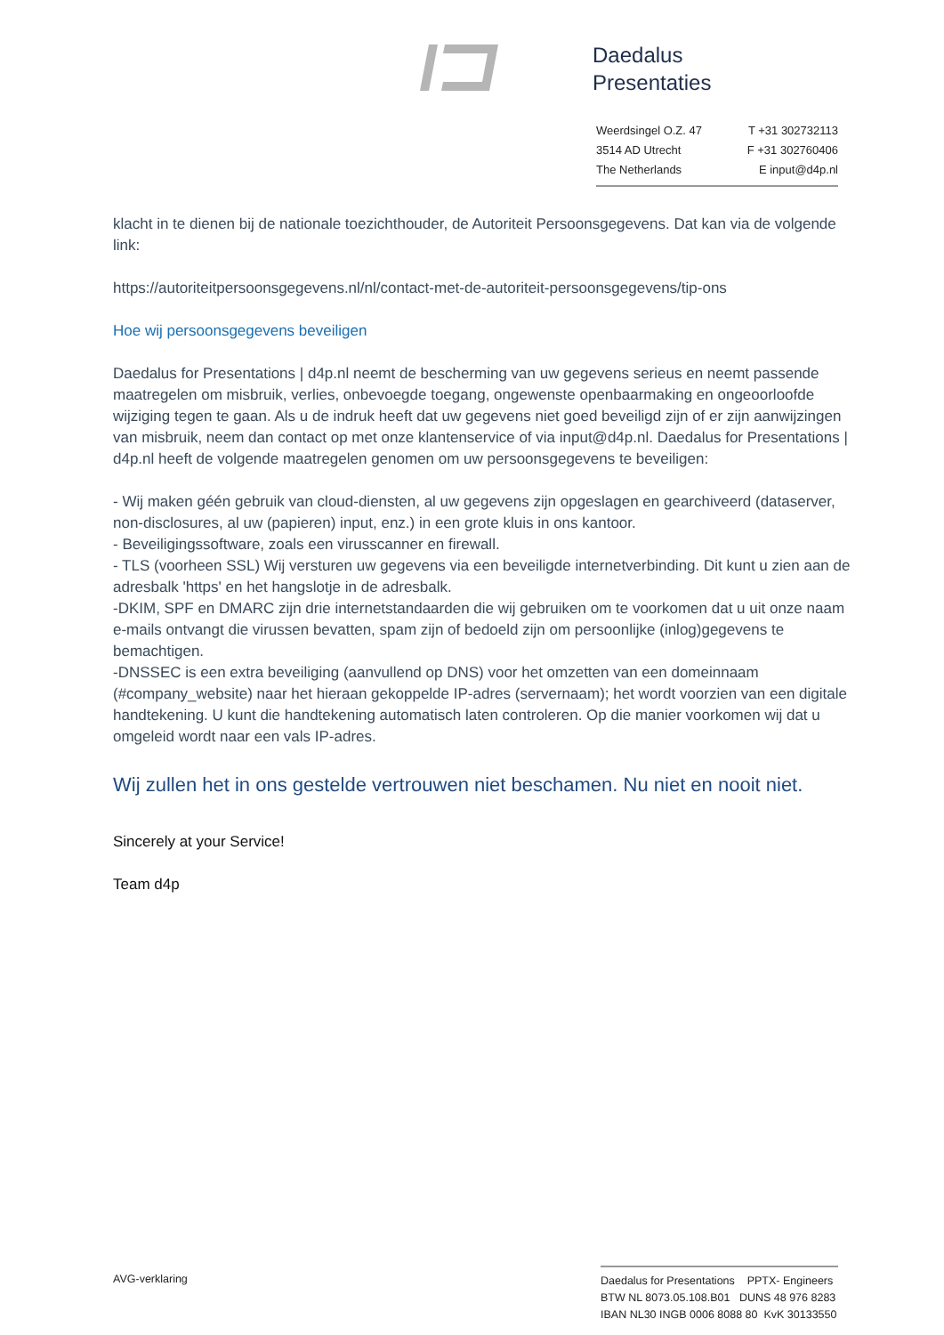Daedalus
Presentaties
Weerdsingel O.Z. 47 T +31 302732113
3514 AD Utrecht F +31 302760406
The Netherlands E input@d4p.nl
klacht in te dienen bij de nationale toezichthouder, de Autoriteit Persoonsgegevens. Dat kan via de volgende link:
https://autoriteitpersoonsgegevens.nl/nl/contact-met-de-autoriteit-persoonsgegevens/tip-ons
Hoe wij persoonsgegevens beveiligen
Daedalus for Presentations | d4p.nl neemt de bescherming van uw gegevens serieus en neemt passende maatregelen om misbruik, verlies, onbevoegde toegang, ongewenste openbaarmaking en ongeoorloofde wijziging tegen te gaan. Als u de indruk heeft dat uw gegevens niet goed beveiligd zijn of er zijn aanwijzingen van misbruik, neem dan contact op met onze klantenservice of via input@d4p.nl. Daedalus for Presentations | d4p.nl heeft de volgende maatregelen genomen om uw persoonsgegevens te beveiligen:
- Wij maken géén gebruik van cloud-diensten, al uw gegevens zijn opgeslagen en gearchiveerd (dataserver, non-disclosures, al uw (papieren) input, enz.) in een grote kluis in ons kantoor.
- Beveiligingssoftware, zoals een virusscanner en firewall.
- TLS (voorheen SSL) Wij versturen uw gegevens via een beveiligde internetverbinding. Dit kunt u zien aan de adresbalk 'https' en het hangslotje in de adresbalk.
-DKIM, SPF en DMARC zijn drie internetstandaarden die wij gebruiken om te voorkomen dat u uit onze naam e-mails ontvangt die virussen bevatten, spam zijn of bedoeld zijn om persoonlijke (inlog)gegevens te bemachtigen.
-DNSSEC is een extra beveiliging (aanvullend op DNS) voor het omzetten van een domeinnaam (#company_website) naar het hieraan gekoppelde IP-adres (servernaam); het wordt voorzien van een digitale handtekening. U kunt die handtekening automatisch laten controleren. Op die manier voorkomen wij dat u omgeleid wordt naar een vals IP-adres.
Wij zullen het in ons gestelde vertrouwen niet beschamen. Nu niet en nooit niet.
Sincerely at your Service!
Team d4p
AVG-verklaring
Daedalus for Presentations PPTX- Engineers
BTW NL 8073.05.108.B01 DUNS 48 976 8283
IBAN NL30 INGB 0006 8088 80 KvK 30133550